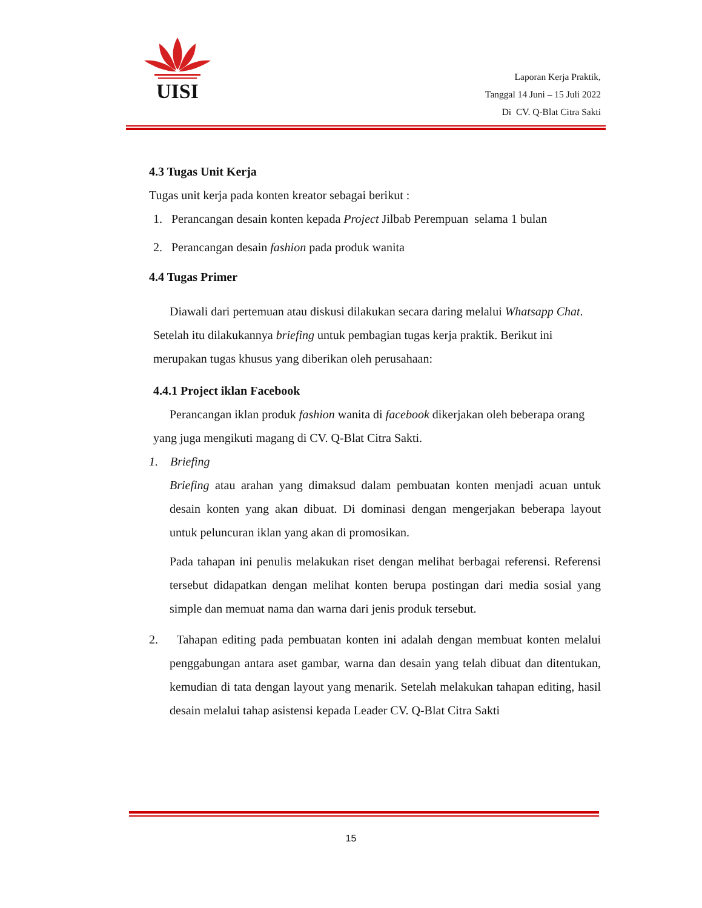UISI
Laporan Kerja Praktik,
Tanggal 14 Juni – 15 Juli 2022
Di CV. Q-Blat Citra Sakti
4.3 Tugas Unit Kerja
Tugas unit kerja pada konten kreator sebagai berikut :
1. Perancangan desain konten kepada Project Jilbab Perempuan selama 1 bulan
2. Perancangan desain fashion pada produk wanita
4.4 Tugas Primer
Diawali dari pertemuan atau diskusi dilakukan secara daring melalui Whatsapp Chat. Setelah itu dilakukannya briefing untuk pembagian tugas kerja praktik. Berikut ini merupakan tugas khusus yang diberikan oleh perusahaan:
4.4.1 Project iklan Facebook
Perancangan iklan produk fashion wanita di facebook dikerjakan oleh beberapa orang yang juga mengikuti magang di CV. Q-Blat Citra Sakti.
1. Briefing
Briefing atau arahan yang dimaksud dalam pembuatan konten menjadi acuan untuk desain konten yang akan dibuat. Di dominasi dengan mengerjakan beberapa layout untuk peluncuran iklan yang akan di promosikan.
Pada tahapan ini penulis melakukan riset dengan melihat berbagai referensi. Referensi tersebut didapatkan dengan melihat konten berupa postingan dari media sosial yang simple dan memuat nama dan warna dari jenis produk tersebut.
2. Tahapan editing pada pembuatan konten ini adalah dengan membuat konten melalui penggabungan antara aset gambar, warna dan desain yang telah dibuat dan ditentukan, kemudian di tata dengan layout yang menarik. Setelah melakukan tahapan editing, hasil desain melalui tahap asistensi kepada Leader CV. Q-Blat Citra Sakti
15